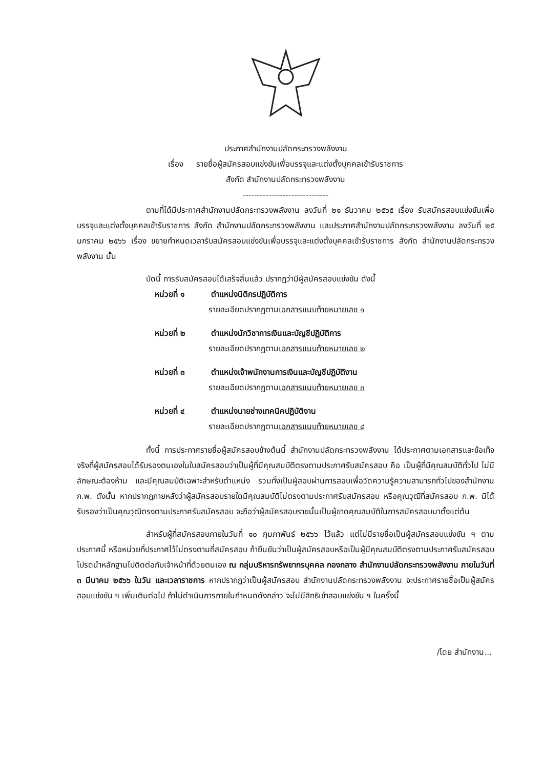ประกาศสำนักงานปลัดกระทรวงพลังงาน
เรื่อง รายชื่อผู้สมัครสอบแข่งขันเพื่อบรรจุและแต่งตั้งบุคคลเข้ารับราชการ
สังกัด สำนักงานปลัดกระทรวงพลังงาน
------------------------------
ตามที่ได้มีประกาศสำนักงานปลัดกระทรวงพลังงาน ลงวันที่ ๒๑ ธันวาคม ๒๕๖๕ เรื่อง รับสมัครสอบแข่งขันเพื่อบรรจุและแต่งตั้งบุคคลเข้ารับราชการ สังกัด สำนักงานปลัดกระทรวงพลังงาน และประกาศสำนักงานปลัดกระทรวงพลังงาน ลงวันที่ ๒๕ มกราคม ๒๕๖๖ เรื่อง ขยายกำหนดเวลารับสมัครสอบแข่งขันเพื่อบรรจุและแต่งตั้งบุคคลเข้ารับราชการ สังกัด สำนักงานปลัดกระทรวงพลังงาน นั้น
บัดนี้ การรับสมัครสอบได้เสร็จสิ้นแล้ว ปรากฏว่ามีผู้สมัครสอบแข่งขัน ดังนี้
หน่วยที่ ๑ ตำแหน่งนิติกรปฏิบัติการ
รายละเอียดปรากฏตามเอกสารแนบท้ายหมายเลข ๑
หน่วยที่ ๒ ตำแหน่งนักวิชาการเงินและบัญชีปฏิบัติการ
รายละเอียดปรากฏตามเอกสารแนบท้ายหมายเลข ๒
หน่วยที่ ๓ ตำแหน่งเจ้าพนักงานการเงินและบัญชีปฏิบัติงาน
รายละเอียดปรากฏตามเอกสารแนบท้ายหมายเลข ๓
หน่วยที่ ๔ ตำแหน่งนายช่างเทคนิคปฏิบัติงาน
รายละเอียดปรากฏตามเอกสารแนบท้ายหมายเลข ๔
ทั้งนี้ การประกาศรายชื่อผู้สมัครสอบข้างต้นนี้ สำนักงานปลัดกระทรวงพลังงาน ได้ประกาศตามเอกสารและข้อเท็จจริงที่ผู้สมัครสอบได้รับรองตนเองในใบสมัครสอบว่าเป็นผู้ที่มีคุณสมบัติตรงตามประกาศรับสมัครสอบ คือ เป็นผู้ที่มีคุณสมบัติทั่วไป ไม่มีลักษณะต้องห้าม และมีคุณสมบัติเฉพาะสำหรับตำแหน่ง รวมทั้งเป็นผู้สอบผ่านการสอบเพื่อวัดความรู้ความสามารถทั่วไปของสำนักงาน ก.พ. ดังนั้น หากปรากฏภายหลังว่าผู้สมัครสอบรายใดมีคุณสมบัติไม่ตรงตามประกาศรับสมัครสอบ หรือคุณวุฒิที่สมัครสอบ ก.พ. มิได้รับรองว่าเป็นคุณวุฒิตรงตามประกาศรับสมัครสอบ จะถือว่าผู้สมัครสอบรายนั้นเป็นผู้ขาดคุณสมบัติในการสมัครสอบมาตั้งแต่ต้น
สำหรับผู้ที่สมัครสอบภายในวันที่ ๑๐ กุมภาพันธ์ ๒๕๖๖ ไว้แล้ว แต่ไม่มีรายชื่อเป็นผู้สมัครสอบแข่งขัน ฯ ตามประกาศนี้ หรือหน่วยที่ประกาศไว้ไม่ตรงตามที่สมัครสอบ ถ้ายืนยันว่าเป็นผู้สมัครสอบหรือเป็นผู้มีคุณสมบัติตรงตามประกาศรับสมัครสอบโปรดนำหลักฐานไปติดต่อกับเจ้าหน้าที่ด้วยตนเอง ณ กลุ่มบริหารทรัพยากรบุคคล กองกลาง สำนักงานปลัดกระทรวงพลังงาน ภายในวันที่ ๓ มีนาคม ๒๕๖๖ ในวัน และเวลาราชการ หากปรากฏว่าเป็นผู้สมัครสอบ สำนักงานปลัดกระทรวงพลังงาน จะประกาศรายชื่อเป็นผู้สมัครสอบแข่งขัน ฯ เพิ่มเติมต่อไป ถ้าไม่ดำเนินการภายในกำหนดดังกล่าว จะไม่มีสิทธิเข้าสอบแข่งขัน ฯ ในครั้งนี้
/โดย สำนักงาน...